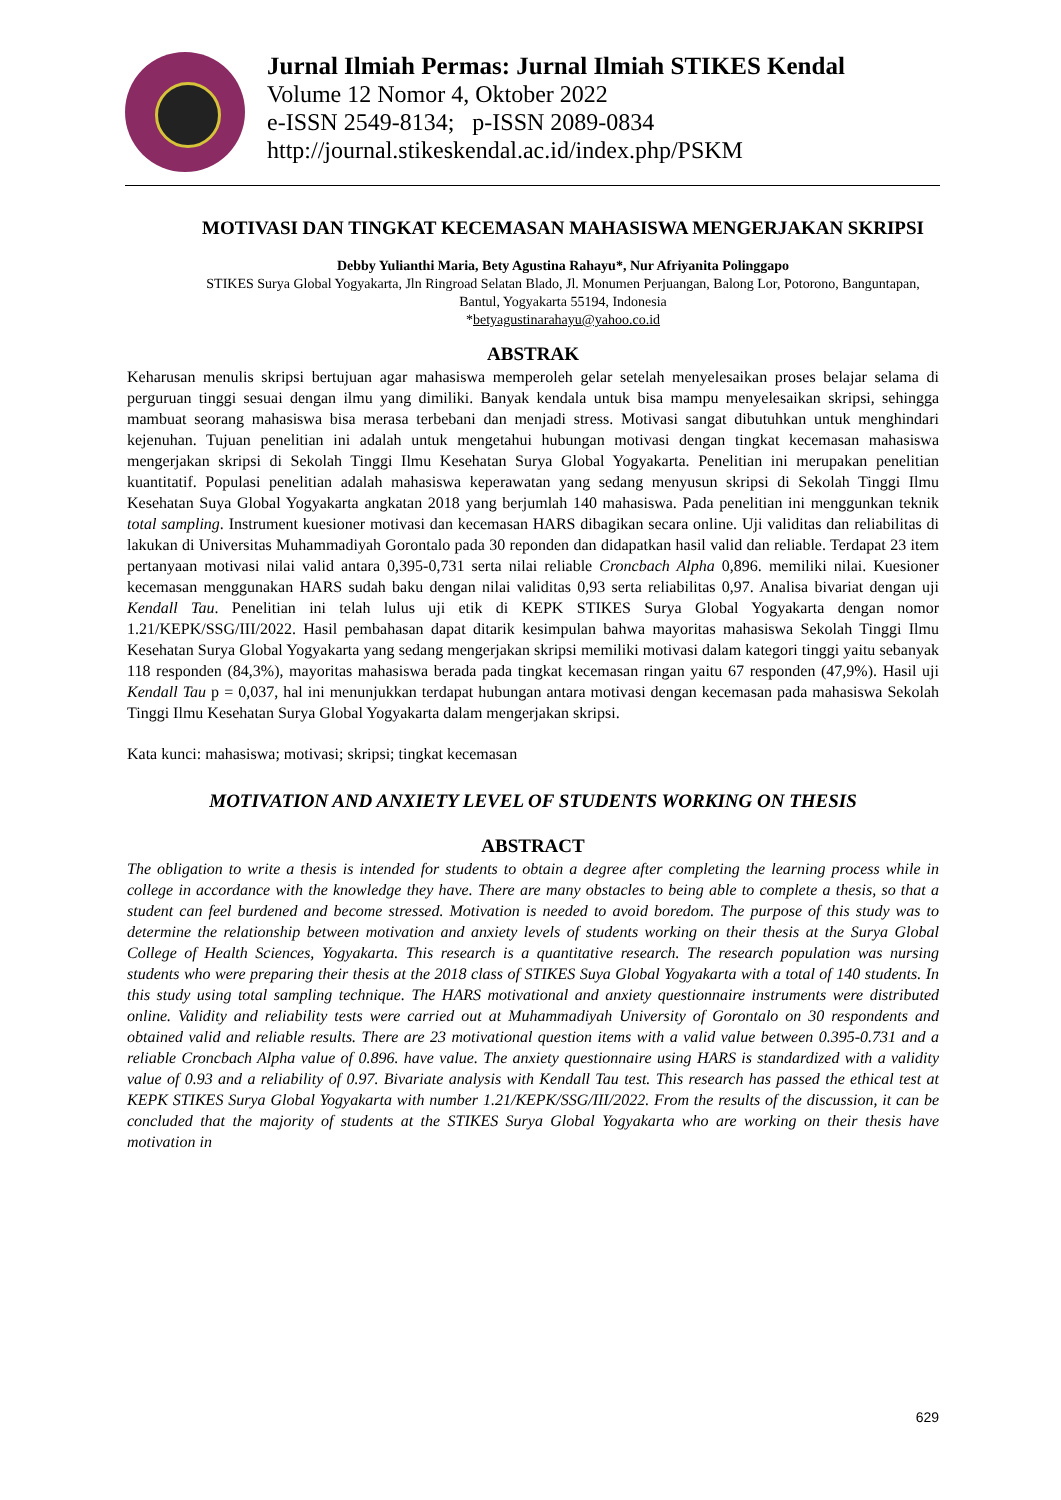Jurnal Ilmiah Permas: Jurnal Ilmiah STIKES Kendal
Volume 12 Nomor 4, Oktober 2022
e-ISSN 2549-8134; p-ISSN 2089-0834
http://journal.stikeskendal.ac.id/index.php/PSKM
MOTIVASI DAN TINGKAT KECEMASAN MAHASISWA MENGERJAKAN SKRIPSI
Debby Yulianthi Maria, Bety Agustina Rahayu*, Nur Afriyanita Polinggapo
STIKES Surya Global Yogyakarta, Jln Ringroad Selatan Blado, Jl. Monumen Perjuangan, Balong Lor, Potorono, Banguntapan, Bantul, Yogyakarta 55194, Indonesia
*betyagustinarahayu@yahoo.co.id
ABSTRAK
Keharusan menulis skripsi bertujuan agar mahasiswa memperoleh gelar setelah menyelesaikan proses belajar selama di perguruan tinggi sesuai dengan ilmu yang dimiliki. Banyak kendala untuk bisa mampu menyelesaikan skripsi, sehingga mambuat seorang mahasiswa bisa merasa terbebani dan menjadi stress. Motivasi sangat dibutuhkan untuk menghindari kejenuhan. Tujuan penelitian ini adalah untuk mengetahui hubungan motivasi dengan tingkat kecemasan mahasiswa mengerjakan skripsi di Sekolah Tinggi Ilmu Kesehatan Surya Global Yogyakarta. Penelitian ini merupakan penelitian kuantitatif. Populasi penelitian adalah mahasiswa keperawatan yang sedang menyusun skripsi di Sekolah Tinggi Ilmu Kesehatan Suya Global Yogyakarta angkatan 2018 yang berjumlah 140 mahasiswa. Pada penelitian ini menggunkan teknik total sampling. Instrument kuesioner motivasi dan kecemasan HARS dibagikan secara online. Uji validitas dan reliabilitas di lakukan di Universitas Muhammadiyah Gorontalo pada 30 reponden dan didapatkan hasil valid dan reliable. Terdapat 23 item pertanyaan motivasi nilai valid antara 0,395-0,731 serta nilai reliable Croncbach Alpha 0,896. memiliki nilai. Kuesioner kecemasan menggunakan HARS sudah baku dengan nilai validitas 0,93 serta reliabilitas 0,97. Analisa bivariat dengan uji Kendall Tau. Penelitian ini telah lulus uji etik di KEPK STIKES Surya Global Yogyakarta dengan nomor 1.21/KEPK/SSG/III/2022. Hasil pembahasan dapat ditarik kesimpulan bahwa mayoritas mahasiswa Sekolah Tinggi Ilmu Kesehatan Surya Global Yogyakarta yang sedang mengerjakan skripsi memiliki motivasi dalam kategori tinggi yaitu sebanyak 118 responden (84,3%), mayoritas mahasiswa berada pada tingkat kecemasan ringan yaitu 67 responden (47,9%). Hasil uji Kendall Tau p = 0,037, hal ini menunjukkan terdapat hubungan antara motivasi dengan kecemasan pada mahasiswa Sekolah Tinggi Ilmu Kesehatan Surya Global Yogyakarta dalam mengerjakan skripsi.
Kata kunci: mahasiswa; motivasi; skripsi; tingkat kecemasan
MOTIVATION AND ANXIETY LEVEL OF STUDENTS WORKING ON THESIS
ABSTRACT
The obligation to write a thesis is intended for students to obtain a degree after completing the learning process while in college in accordance with the knowledge they have. There are many obstacles to being able to complete a thesis, so that a student can feel burdened and become stressed. Motivation is needed to avoid boredom. The purpose of this study was to determine the relationship between motivation and anxiety levels of students working on their thesis at the Surya Global College of Health Sciences, Yogyakarta. This research is a quantitative research. The research population was nursing students who were preparing their thesis at the 2018 class of STIKES Suya Global Yogyakarta with a total of 140 students. In this study using total sampling technique. The HARS motivational and anxiety questionnaire instruments were distributed online. Validity and reliability tests were carried out at Muhammadiyah University of Gorontalo on 30 respondents and obtained valid and reliable results. There are 23 motivational question items with a valid value between 0.395-0.731 and a reliable Croncbach Alpha value of 0.896. have value. The anxiety questionnaire using HARS is standardized with a validity value of 0.93 and a reliability of 0.97. Bivariate analysis with Kendall Tau test. This research has passed the ethical test at KEPK STIKES Surya Global Yogyakarta with number 1.21/KEPK/SSG/III/2022. From the results of the discussion, it can be concluded that the majority of students at the STIKES Surya Global Yogyakarta who are working on their thesis have motivation in
629